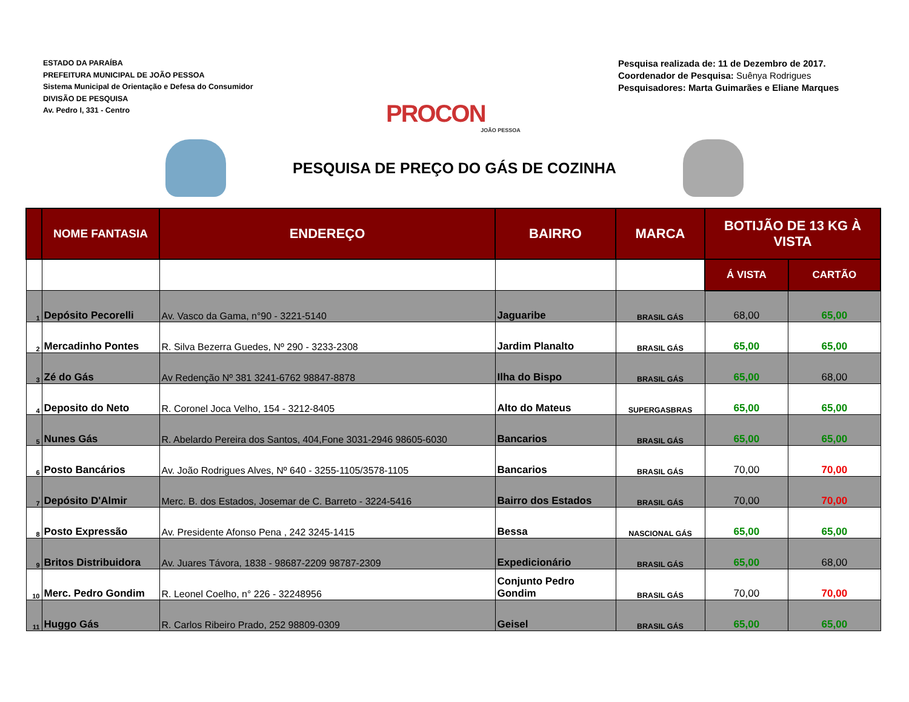ESTADO DA PARAÍBA
PREFEITURA MUNICIPAL DE JOÃO PESSOA
Sistema Municipal de Orientação e Defesa do Consumidor
DIVISÃO DE PESQUISA
Av. Pedro I, 331 - Centro
PROCON
JOÃO PESSOA
Pesquisa realizada de: 11 de Dezembro de 2017.
Coordenador de Pesquisa: Suênya Rodrigues
Pesquisadores: Marta Guimarães e Eliane Marques
PESQUISA DE PREÇO DO GÁS DE COZINHA
| | NOME FANTASIA | ENDEREÇO | BAIRRO | MARCA | BOTIJÃO DE 13 KG À VISTA | |
| --- | --- | --- | --- | --- | --- | --- |
| | | | | | Á VISTA | CARTÃO |
| 1 | Depósito Pecorelli | Av. Vasco da Gama, n°90 - 3221-5140 | Jaguaribe | BRASIL GÁS | 68,00 | 65,00 |
| 2 | Mercadinho Pontes | R. Silva Bezerra Guedes, Nº 290 - 3233-2308 | Jardim Planalto | BRASIL GÁS | 65,00 | 65,00 |
| 3 | Zé do Gás | Av Redenção Nº 381 3241-6762 98847-8878 | Ilha do Bispo | BRASIL GÁS | 65,00 | 68,00 |
| 4 | Deposito do Neto | R. Coronel Joca Velho, 154 - 3212-8405 | Alto do Mateus | SUPERGASBRAS | 65,00 | 65,00 |
| 5 | Nunes Gás | R. Abelardo Pereira dos Santos, 404,Fone 3031-2946 98605-6030 | Bancarios | BRASIL GÁS | 65,00 | 65,00 |
| 6 | Posto Bancários | Av. João Rodrigues Alves, Nº 640 - 3255-1105/3578-1105 | Bancarios | BRASIL GÁS | 70,00 | 70,00 |
| 7 | Depósito D'Almir | Merc. B. dos Estados, Josemar de C. Barreto - 3224-5416 | Bairro dos Estados | BRASIL GÁS | 70,00 | 70,00 |
| 8 | Posto Expressão | Av. Presidente Afonso Pena , 242 3245-1415 | Bessa | NASCIONAL GÁS | 65,00 | 65,00 |
| 9 | Britos Distribuidora | Av. Juares Távora, 1838 - 98687-2209 98787-2309 | Expedicionário | BRASIL GÁS | 65,00 | 68,00 |
| 10 | Merc. Pedro Gondim | R. Leonel Coelho, n° 226 - 32248956 | Conjunto Pedro Gondim | BRASIL GÁS | 70,00 | 70,00 |
| 11 | Huggo Gás | R. Carlos Ribeiro Prado, 252 98809-0309 | Geisel | BRASIL GÁS | 65,00 | 65,00 |